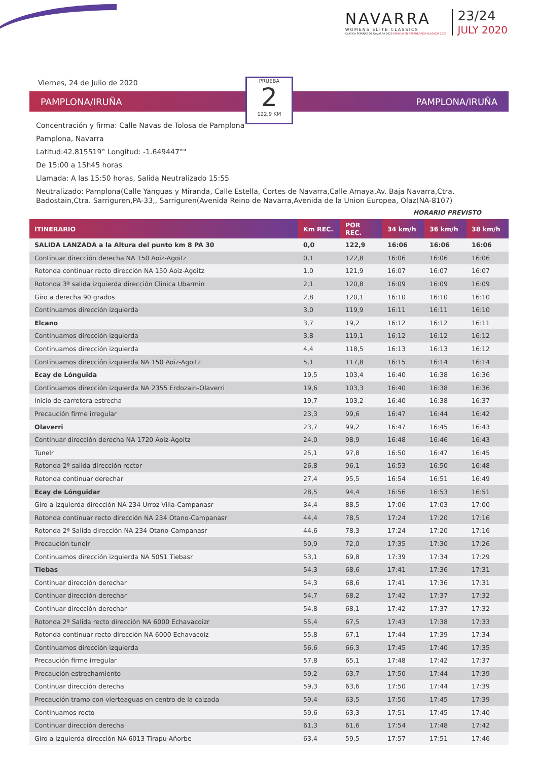NAVARRA
WOMENS ELITE CLASSICS
CLÁSICA FEMINAS DE NAVARRA 2020 EMAKUMEN NAFARROAKO KLASIKOA 2020
23/24
JULY 2020
Viernes, 24 de Julio de 2020
PAMPLONA/IRUÑA PAMPLONA/IRUÑA
PRUEBA
2
122,9 KM
Concentración y firma: Calle Navas de Tolosa de Pamplona
Pamplona, Navarra
Latitud:42.815519° Longitud: -1.649447°"
De 15:00 a 15h45 horas
Llamada: A las 15:50 horas, Salida Neutralizado 15:55
Neutralizado: Pamplona(Calle Yanguas y Miranda, Calle Estella, Cortes de Navarra,Calle Amaya,Av. Baja Navarra,Ctra. Badostain,Ctra. Sarriguren,PA-33,, Sarriguren(Avenida Reino de Navarra,Avenida de la Union Europea, Olaz(NA-8107)
HORARIO PREVISTO
| ITINERARIO | Km REC. | POR REC. | 34 km/h | 36 km/h | 38 km/h |
| --- | --- | --- | --- | --- | --- |
| SALIDA LANZADA a la Altura del punto km 8 PA 30 | 0,0 | 122,9 | 16:06 | 16:06 | 16:06 |
| Continuar dirección derecha NA 150 Aoiz-Agoitz | 0,1 | 122,8 | 16:06 | 16:06 | 16:06 |
| Rotonda continuar recto dirección NA 150 Aoiz-Agoitz | 1,0 | 121,9 | 16:07 | 16:07 | 16:07 |
| Rotonda 3ª salida izquierda dirección Clinica Ubarmin | 2,1 | 120,8 | 16:09 | 16:09 | 16:09 |
| Giro a derecha 90 grados | 2,8 | 120,1 | 16:10 | 16:10 | 16:10 |
| Continuamos dirección izquierda | 3,0 | 119,9 | 16:11 | 16:11 | 16:10 |
| Elcano | 3,7 | 19,2 | 16:12 | 16:12 | 16:11 |
| Continuamos dirección izquierda | 3,8 | 119,1 | 16:12 | 16:12 | 16:12 |
| Continuamos dirección izquierda | 4,4 | 118,5 | 16:13 | 16:13 | 16:12 |
| Continuamos dirección izquierda NA 150 Aoiz-Agoitz | 5,1 | 117,8 | 16:15 | 16:14 | 16:14 |
| Ecay de Lónguida | 19,5 | 103,4 | 16:40 | 16:38 | 16:36 |
| Continuamos dirección izquierda NA 2355 Erdozain-Olaverri | 19,6 | 103,3 | 16:40 | 16:38 | 16:36 |
| Inicio de carretera estrecha | 19,7 | 103,2 | 16:40 | 16:38 | 16:37 |
| Precaución firme irregular | 23,3 | 99,6 | 16:47 | 16:44 | 16:42 |
| Olaverri | 23,7 | 99,2 | 16:47 | 16:45 | 16:43 |
| Continuar dirección derecha NA 1720 Aoiz-Agoitz | 24,0 | 98,9 | 16:48 | 16:46 | 16:43 |
| Tunelr | 25,1 | 97,8 | 16:50 | 16:47 | 16:45 |
| Rotonda 2ª salida dirección rector | 26,8 | 96,1 | 16:53 | 16:50 | 16:48 |
| Rotonda continuar derechar | 27,4 | 95,5 | 16:54 | 16:51 | 16:49 |
| Ecay de Lónguidar | 28,5 | 94,4 | 16:56 | 16:53 | 16:51 |
| Giro a izquierda dirección NA 234 Urroz Villa-Campanasr | 34,4 | 88,5 | 17:06 | 17:03 | 17:00 |
| Rotonda continuar recto dirección NA 234 Otano-Campanasr | 44,4 | 78,5 | 17:24 | 17:20 | 17:16 |
| Rotonda 2ª Salida dirección NA 234 Otano-Campanasr | 44,6 | 78,3 | 17:24 | 17:20 | 17:16 |
| Precaución tunelr | 50,9 | 72,0 | 17:35 | 17:30 | 17:26 |
| Continuamos dirección izquierda NA 5051 Tiebasr | 53,1 | 69,8 | 17:39 | 17:34 | 17:29 |
| Tiebas | 54,3 | 68,6 | 17:41 | 17:36 | 17:31 |
| Continuar dirección derechar | 54,3 | 68,6 | 17:41 | 17:36 | 17:31 |
| Continuar dirección derechar | 54,7 | 68,2 | 17:42 | 17:37 | 17:32 |
| Continuar dirección derechar | 54,8 | 68,1 | 17:42 | 17:37 | 17:32 |
| Rotonda 2ª Salida recto dirección NA 6000 Echavacoizr | 55,4 | 67,5 | 17:43 | 17:38 | 17:33 |
| Rotonda continuar recto dirección NA 6000 Echavacoiz | 55,8 | 67,1 | 17:44 | 17:39 | 17:34 |
| Continuamos dirección izquierda | 56,6 | 66,3 | 17:45 | 17:40 | 17:35 |
| Precaución firme irregular | 57,8 | 65,1 | 17:48 | 17:42 | 17:37 |
| Precaución estrechamiento | 59,2 | 63,7 | 17:50 | 17:44 | 17:39 |
| Continuar dirección derecha | 59,3 | 63,6 | 17:50 | 17:44 | 17:39 |
| Precaución tramo con vierteaguas en centro de la calzada | 59,4 | 63,5 | 17:50 | 17:45 | 17:39 |
| Continuamos recto | 59,6 | 63,3 | 17:51 | 17:45 | 17:40 |
| Continuar dirección derecha | 61,3 | 61,6 | 17:54 | 17:48 | 17:42 |
| Giro a izquierda dirección NA 6013 Tirapu-Añorbe | 63,4 | 59,5 | 17:57 | 17:51 | 17:46 |